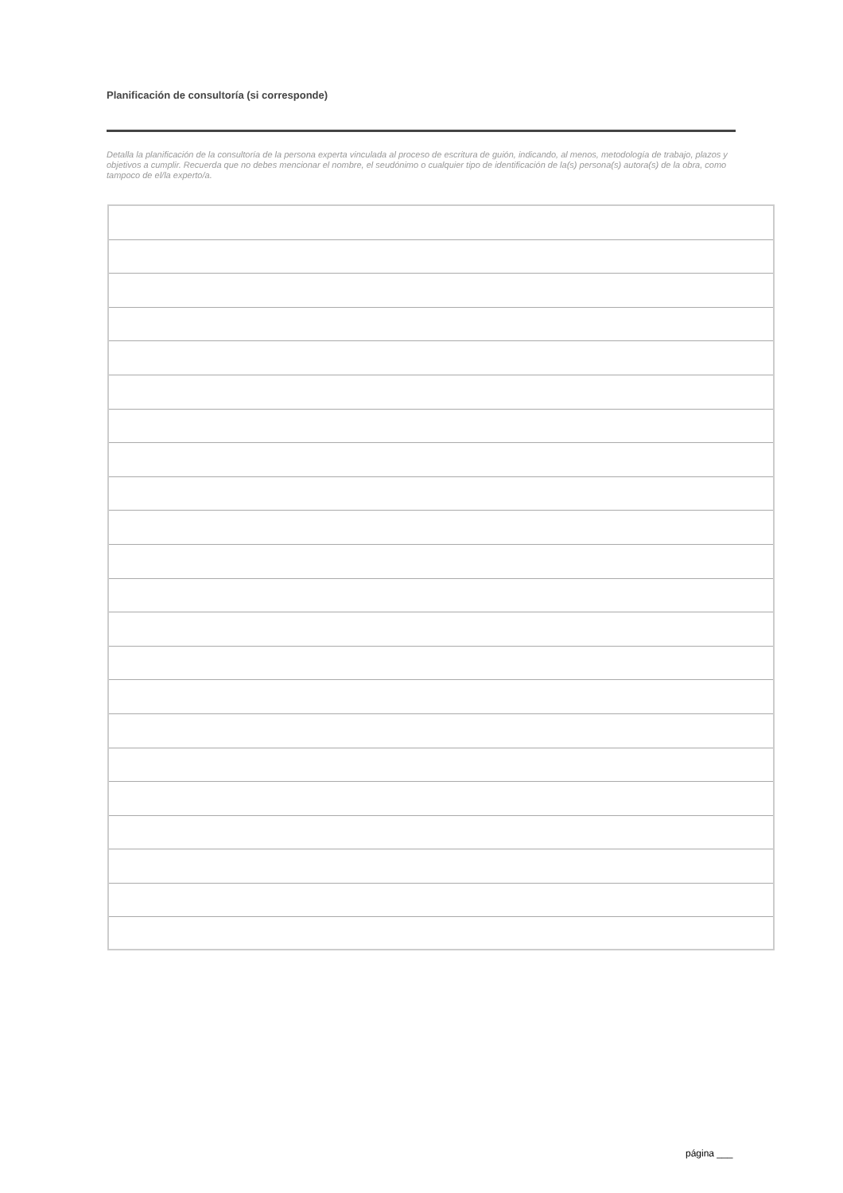Planificación de consultoría (si corresponde)
Detalla la planificación de la consultoría de la persona experta vinculada al proceso de escritura de guión, indicando, al menos, metodología de trabajo, plazos y objetivos a cumplir. Recuerda que no debes mencionar el nombre, el seudónimo o cualquier tipo de identificación de la(s) persona(s) autora(s) de la obra, como tampoco de el/la experto/a.
página ___